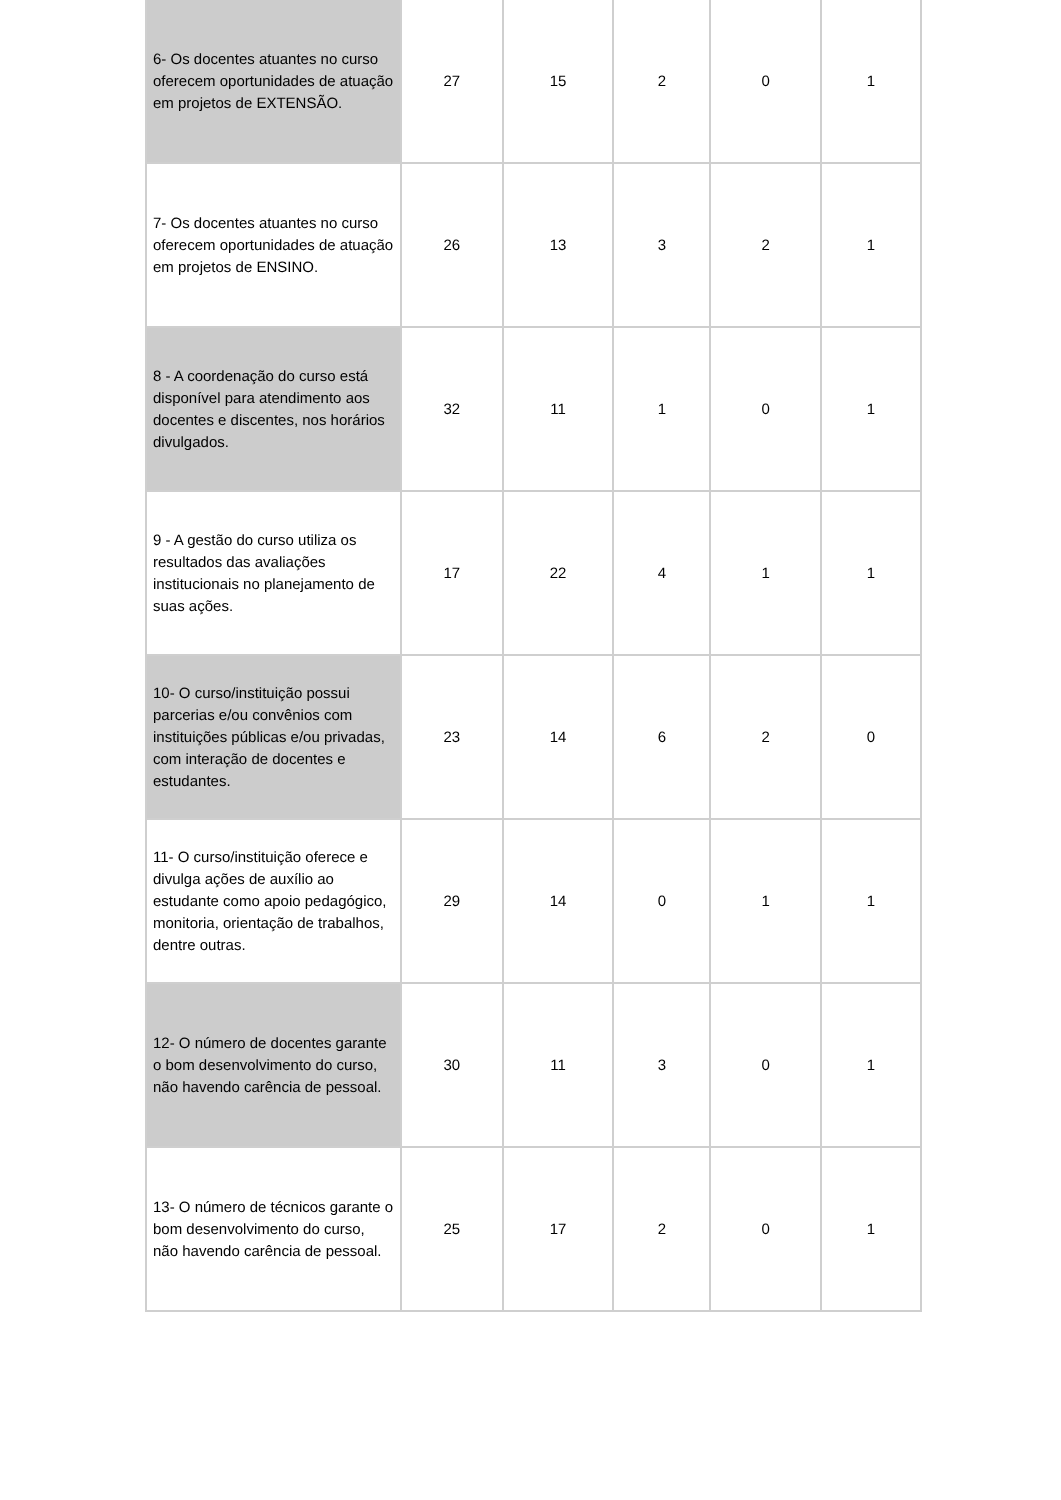| 6- Os docentes atuantes no curso oferecem oportunidades de atuação em projetos de EXTENSÃO. | 27 | 15 | 2 | 0 | 1 |
| 7- Os docentes atuantes no curso oferecem oportunidades de atuação em projetos de ENSINO. | 26 | 13 | 3 | 2 | 1 |
| 8 - A coordenação do curso está disponível para atendimento aos docentes e discentes, nos horários divulgados. | 32 | 11 | 1 | 0 | 1 |
| 9 - A gestão do curso utiliza os resultados das avaliações institucionais no planejamento de suas ações. | 17 | 22 | 4 | 1 | 1 |
| 10- O curso/instituição possui parcerias e/ou convênios com instituições públicas e/ou privadas, com interação de docentes e estudantes. | 23 | 14 | 6 | 2 | 0 |
| 11- O curso/instituição oferece e divulga ações de auxílio ao estudante como apoio pedagógico, monitoria, orientação de trabalhos, dentre outras. | 29 | 14 | 0 | 1 | 1 |
| 12- O número de docentes garante o bom desenvolvimento do curso, não havendo carência de pessoal. | 30 | 11 | 3 | 0 | 1 |
| 13- O número de técnicos garante o bom desenvolvimento do curso, não havendo carência de pessoal. | 25 | 17 | 2 | 0 | 1 |